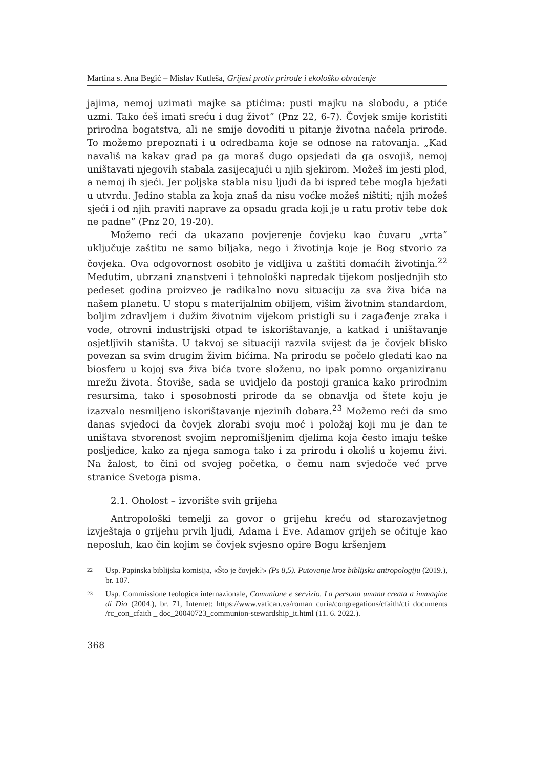Martina s. Ana Begić – Mislav Kutleša, Grijesi protiv prirode i ekološko obraćenje
jajima, nemoj uzimati majke sa ptićima: pusti majku na slobodu, a ptiće uzmi. Tako ćeš imati sreću i dug život” (Pnz 22, 6-7). Čovjek smije koristiti prirodna bogatstva, ali ne smije dovoditi u pitanje životna načela prirode. To možemo prepoznati i u odredbama koje se odnose na ratovanja. „Kad navališ na kakav grad pa ga moraš dugo opsjedati da ga osvojiš, nemoj uništavati njegovih stabala zasijecajući u njih sjekirom. Možeš im jesti plod, a nemoj ih sjeći. Jer poljska stabla nisu ljudi da bi ispred tebe mogla bježati u utvrdu. Jedino stabla za koja znaš da nisu voćke možeš ništiti; njih možeš sjeći i od njih praviti naprave za opsadu grada koji je u ratu protiv tebe dok ne padne” (Pnz 20, 19-20).
Možemo reći da ukazano povjerenje čovjeku kao čuvaru „vrta” uključuje zaštitu ne samo biljaka, nego i životinja koje je Bog stvorio za čovjeka. Ova odgovornost osobito je vidljiva u zaštiti domaćih životinja.<sup>22</sup> Međutim, ubrzani znanstveni i tehnološki napredak tijekom posljednjih sto pedeset godina proizveo je radikalno novu situaciju za sva živa bića na našem planetu. U stopu s materijalnim obiljem, višim životnim standardom, boljim zdravljem i dužim životnim vijekom pristigli su i zagađenje zraka i vode, otrovni industrijski otpad te iskorištavanje, a katkad i uništavanje osjetljivih staništa. U takvoj se situaciji razvila svijest da je čovjek blisko povezan sa svim drugim živim bićima. Na prirodu se počelo gledati kao na biosferu u kojoj sva živa bića tvore složenu, no ipak pomno organiziranu mrežu života. Štoviše, sada se uvidjelo da postoji granica kako prirodnim resursima, tako i sposobnosti prirode da se obnavlja od štete koju je izazvalo nesmiljeno iskorištavanje njezinih dobara.<sup>23</sup> Možemo reći da smo danas svjedoci da čovjek zlorabi svoju moć i položaj koji mu je dan te uništava stvorenost svojim nepromišljenim djelima koja često imaju teške posljedice, kako za njega samoga tako i za prirodu i okoliš u kojemu živi. Na žalost, to čini od svojeg početka, o čemu nam svjedoče već prve stranice Svetoga pisma.
2.1. Oholost – izvorište svih grijeha
Antropološki temelji za govor o grijehu kreću od starozavjetnog izvještaja o grijehu prvih ljudi, Adama i Eve. Adamov grijeh se očituje kao neposluh, kao čin kojim se čovjek svjesno opire Bogu kršenjem
22 Usp. Papinska biblijska komisija, «Što je čovjek?» (Ps 8,5). Putovanje kroz biblijsku antropologiju (2019.), br. 107.
23 Usp. Commissione teologica internazionale, Comunione e servizio. La persona umana creata a immagine di Dio (2004.), br. 71, Internet: https://www.vatican.va/roman_curia/congregations/cfaith/cti_documents /rc_con_cfaith _ doc_20040723_communion-stewardship_it.html (11. 6. 2022.).
368